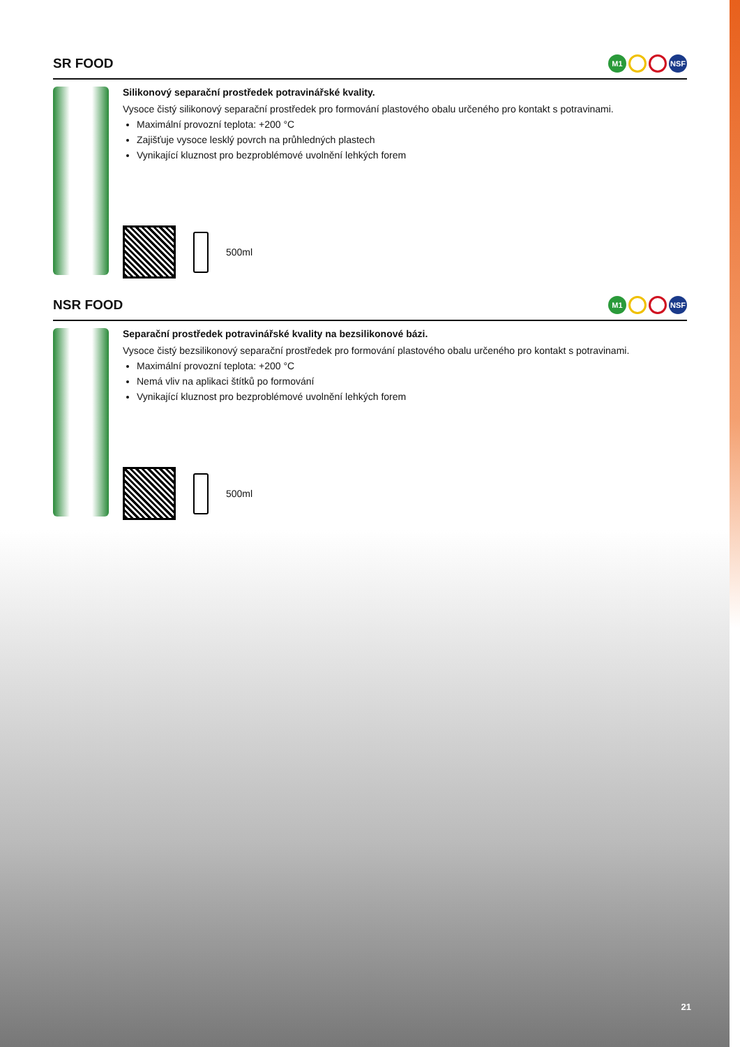SR FOOD M1 NSF
Silikonový separační prostředek potravinářské kvality.
Vysoce čistý silikonový separační prostředek pro formování plastového obalu určeného pro kontakt s potravinami.
Maximální provozní teplota: +200 °C
Zajišťuje vysoce lesklý povrch na průhledných plastech
Vynikající kluznost pro bezproblémové uvolnění lehkých forem
500ml
NSR FOOD M1 NSF
Separační prostředek potravinářské kvality na bezsilikonové bázi.
Vysoce čistý bezsilikonový separační prostředek pro formování plastového obalu určeného pro kontakt s potravinami.
Maximální provozní teplota: +200 °C
Nemá vliv na aplikaci štítků po formování
Vynikající kluznost pro bezproblémové uvolnění lehkých forem
500ml
21